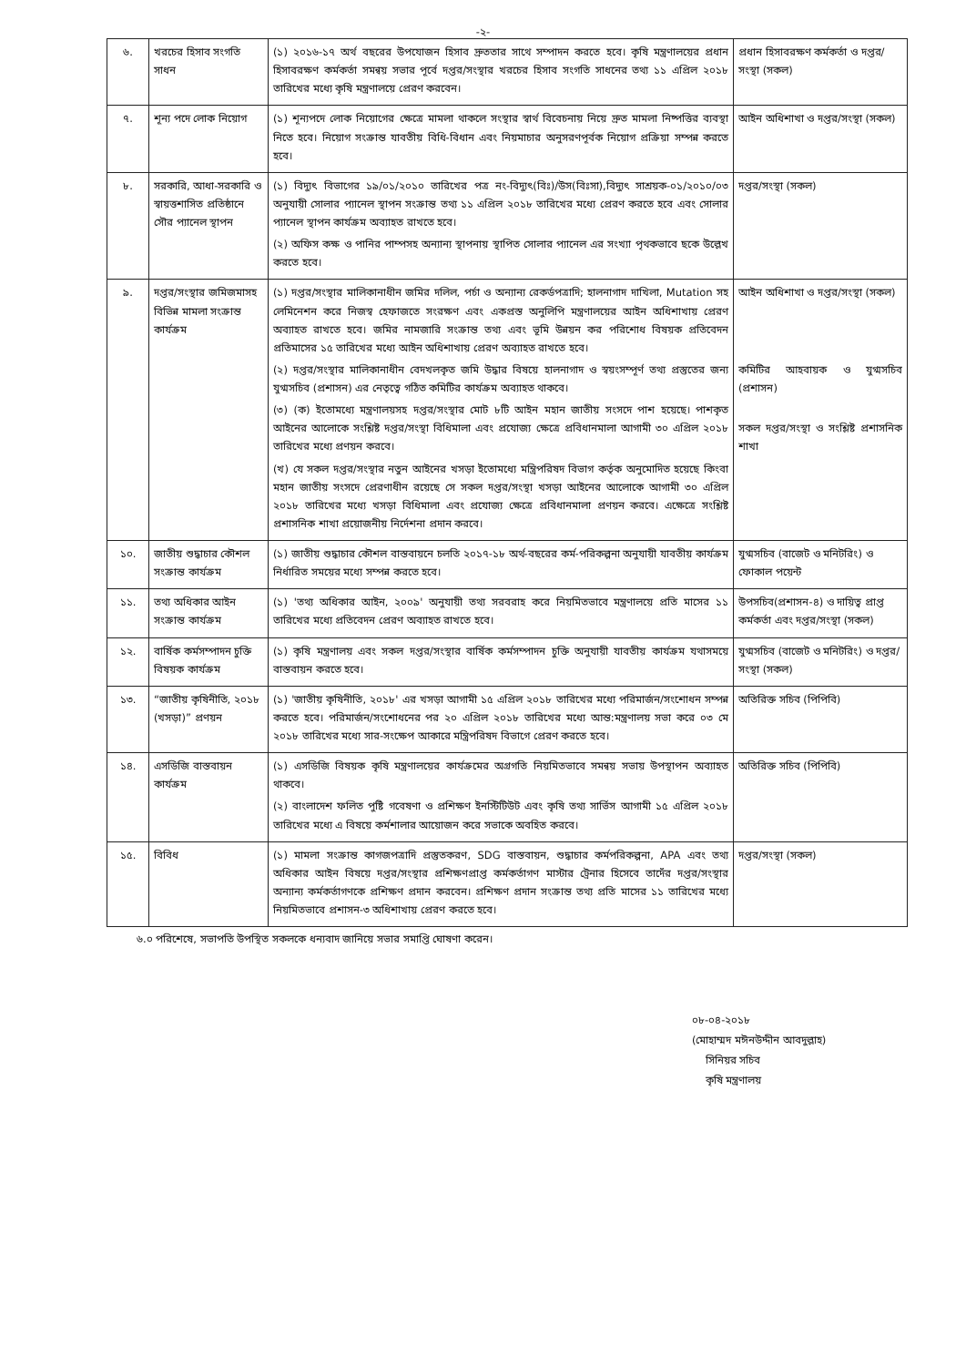-২-
| ৬. | খরচের হিসাব সংগতি সাধন | (১) ২০১৬-১৭ অর্থ বছরের উপযোজন হিসাব দ্রুততার সাথে সম্পাদন করতে হবে। কৃষি মন্ত্রণালয়ের প্রধান হিসাবরক্ষণ কর্মকর্তা সমন্বয় সভার পূর্বে দপ্তর/সংস্থার খরচের হিসাব সংগতি সাধনের তথ্য ১১ এপ্রিল ২০১৮ তারিখের মধ্যে কৃষি মন্ত্রণালয়ে প্রেরণ করবেন। | প্রধান হিসাবরক্ষণ কর্মকর্তা ও দপ্তর/সংস্থা (সকল) |
| ৭. | শূন্য পদে লোক নিয়োগ | (১) শূন্যপদে লোক নিয়োগের ক্ষেত্রে মামলা থাকলে সংস্থার স্বার্থ বিবেচনায় নিয়ে দ্রুত মামলা নিষ্পত্তির ব্যবস্থা নিতে হবে। নিয়োগ সংক্রান্ত যাবতীয় বিধি-বিধান এবং নিয়মাচার অনুসরণপূর্বক নিয়োগ প্রক্রিয়া সম্পন্ন করতে হবে। | আইন অধিশাখা ও দপ্তর/সংস্থা (সকল) |
| ৮. | সরকারি, আধা-সরকারি ও স্বায়ত্তশাসিত প্রতিষ্ঠানে সৌর প্যানেল স্থাপন | (১) বিদ্যুৎ বিভাগের ১৯/০১/২০১০ তারিখের পত্র নং-বিদ্যুৎ(বিঃ)/উস(বিঃসা),বিদ্যুৎ সাশ্রয়ক-০১/২০১০/০৩ অনুযায়ী সোলার প্যানেল স্থাপন সংক্রান্ত তথ্য ১১ এপ্রিল ২০১৮ তারিখের মধ্যে প্রেরণ করতে হবে এবং সোলার প্যানেল স্থাপন কার্যক্রম অব্যাহত রাখতে হবে। (২) অফিস কক্ষ ও পানির পাম্পসহ অন্যান্য স্থাপনায় স্থাপিত সোলার প্যানেল এর সংখ্যা পৃথকভাবে ছকে উল্লেখ করতে হবে। | দপ্তর/সংস্থা (সকল) |
| ৯. | দপ্তর/সংস্থার জমিজমাসহ বিভিন্ন মামলা সংক্রান্ত কার্যক্রম | (১) দপ্তর/সংস্থার মালিকানাধীন জমির দলিল, পর্চা ও অন্যান্য রেকর্ডপত্রাদি; হালনাগাদ দাখিলা, Mutation সহ লেমিনেশন করে নিজস্ব হেফাজতে সংরক্ষণ এবং একপ্রস্ত অনুলিপি মন্ত্রণালয়ের আইন অধিশাখায় প্রেরণ অব্যাহত রাখতে হবে। জমির নামজারি সংক্রান্ত তথ্য এবং ভূমি উন্নয়ন কর পরিশোধ বিষয়ক প্রতিবেদন প্রতিমাসের ১৫ তারিখের মধ্যে আইন অধিশাখায় প্রেরণ অব্যাহত রাখতে হবে। (২) দপ্তর/সংস্থার মালিকানাধীন বেদখলকৃত জমি উদ্ধার বিষয়ে হালনাগাদ ও স্বয়ংসম্পূর্ণ তথ্য প্রস্তুতের জন্য যুগ্মসচিব (প্রশাসন) এর নেতৃত্বে গঠিত কমিটির কার্যক্রম অব্যাহত থাকবে। (৩) (ক) ইতোমধ্যে মন্ত্রণালয়সহ দপ্তর/সংস্থার মোট ৮টি আইন মহান জাতীয় সংসদে পাশ হয়েছে। পাশকৃত আইনের আলোকে সংশ্লিষ্ট দপ্তর/সংস্থা বিধিমালা এবং প্রযোজ্য ক্ষেত্রে প্রবিধানমালা আগামী ৩০ এপ্রিল ২০১৮ তারিখের মধ্যে প্রণয়ন করবে। (খ) যে সকল দপ্তর/সংস্থার নতুন আইনের খসড়া ইতোমধ্যে মন্ত্রিপরিষদ বিভাগ কর্তৃক অনুমোদিত হয়েছে কিংবা মহান জাতীয় সংসদে প্রেরণাধীন রয়েছে সে সকল দপ্তর/সংস্থা খসড়া আইনের আলোকে আগামী ৩০ এপ্রিল ২০১৮ তারিখের মধ্যে খসড়া বিধিমালা এবং প্রযোজ্য ক্ষেত্রে প্রবিধানমালা প্রণয়ন করবে। এক্ষেত্রে সংশ্লিষ্ট প্রশাসনিক শাখা প্রয়োজনীয় নির্দেশনা প্রদান করবে। | আইন অধিশাখা ও দপ্তর/সংস্থা (সকল) কমিটির আহবায়ক ও যুগ্মসচিব (প্রশাসন) সকল দপ্তর/সংস্থা ও সংশ্লিষ্ট প্রশাসনিক শাখা |
| ১০. | জাতীয় শুদ্ধাচার কৌশল সংক্রান্ত কার্যক্রম | (১) জাতীয় শুদ্ধাচার কৌশল বাস্তবায়নে চলতি ২০১৭-১৮ অর্থ-বছরের কর্ম-পরিকল্পনা অনুযায়ী যাবতীয় কার্যক্রম নির্ধারিত সময়ের মধ্যে সম্পন্ন করতে হবে। | যুগ্মসচিব (বাজেট ও মনিটরিং) ও ফোকাল পয়েন্ট |
| ১১. | তথ্য অধিকার আইন সংক্রান্ত কার্যক্রম | (১) 'তথ্য অধিকার আইন, ২০০৯' অনুযায়ী তথ্য সরবরাহ করে নিয়মিতভাবে মন্ত্রণালয়ে প্রতি মাসের ১১ তারিখের মধ্যে প্রতিবেদন প্রেরণ অব্যাহত রাখতে হবে। | উপসচিব(প্রশাসন-৪) ও দায়িত্ব প্রাপ্ত কর্মকর্তা এবং দপ্তর/সংস্থা (সকল) |
| ১২. | বার্ষিক কর্মসম্পাদন চুক্তি বিষয়ক কার্যক্রম | (১) কৃষি মন্ত্রণালয় এবং সকল দপ্তর/সংস্থার বার্ষিক কর্মসম্পাদন চুক্তি অনুযায়ী যাবতীয় কার্যক্রম যথাসময়ে বাস্তবায়ন করতে হবে। | যুগ্মসচিব (বাজেট ও মনিটরিং) ও দপ্তর/সংস্থা (সকল) |
| ১৩. | “জাতীয় কৃষিনীতি, ২০১৮ (খসড়া)” প্রণয়ন | (১) 'জাতীয় কৃষিনীতি, ২০১৮' এর খসড়া আগামী ১৫ এপ্রিল ২০১৮ তারিখের মধ্যে পরিমার্জন/সংশোধন সম্পন্ন করতে হবে। পরিমার্জন/সংশোধনের পর ২০ এপ্রিল ২০১৮ তারিখের মধ্যে আন্ত:মন্ত্রণালয় সভা করে ০৩ মে ২০১৮ তারিখের মধ্যে সার-সংক্ষেপ আকারে মন্ত্রিপরিষদ বিভাগে প্রেরণ করতে হবে। | অতিরিক্ত সচিব (পিপিবি) |
| ১৪. | এসডিজি বাস্তবায়ন কার্যক্রম | (১) এসডিজি বিষয়ক কৃষি মন্ত্রণালয়ের কার্যক্রমের অগ্রগতি নিয়মিতভাবে সমন্বয় সভায় উপস্থাপন অব্যাহত থাকবে। (২) বাংলাদেশ ফলিত পুষ্টি গবেষণা ও প্রশিক্ষণ ইনস্টিটিউট এবং কৃষি তথ্য সার্ভিস আগামী ১৫ এপ্রিল ২০১৮ তারিখের মধ্যে এ বিষয়ে কর্মশালার আয়োজন করে সভাকে অবহিত করবে। | অতিরিক্ত সচিব (পিপিবি) |
| ১৫. | বিবিধ | (১) মামলা সংক্রান্ত কাগজপত্রাদি প্রস্তুতকরণ, SDG বাস্তবায়ন, শুদ্ধাচার কর্মপরিকল্পনা, APA এবং তথ্য অধিকার আইন বিষয়ে দপ্তর/সংস্থার প্রশিক্ষণপ্রাপ্ত কর্মকর্তাগণ মাস্টার ট্রেনার হিসেবে তাদেঁর দপ্তর/সংস্থার অন্যান্য কর্মকর্তাগণকে প্রশিক্ষণ প্রদান করবেন। প্রশিক্ষণ প্রদান সংক্রান্ত তথ্য প্রতি মাসের ১১ তারিখের মধ্যে নিয়মিতভাবে প্রশাসন-৩ অধিশাখায় প্রেরণ করতে হবে। | দপ্তর/সংস্থা (সকল) |
৬.০ পরিশেষে, সভাপতি উপস্থিত সকলকে ধন্যবাদ জানিয়ে সভার সমাপ্তি ঘোষণা করেন।
০৮-০৪-২০১৮
(মোহাম্মদ মঈনউদ্দীন আবদুল্লাহ)
সিনিয়র সচিব
কৃষি মন্ত্রণালয়